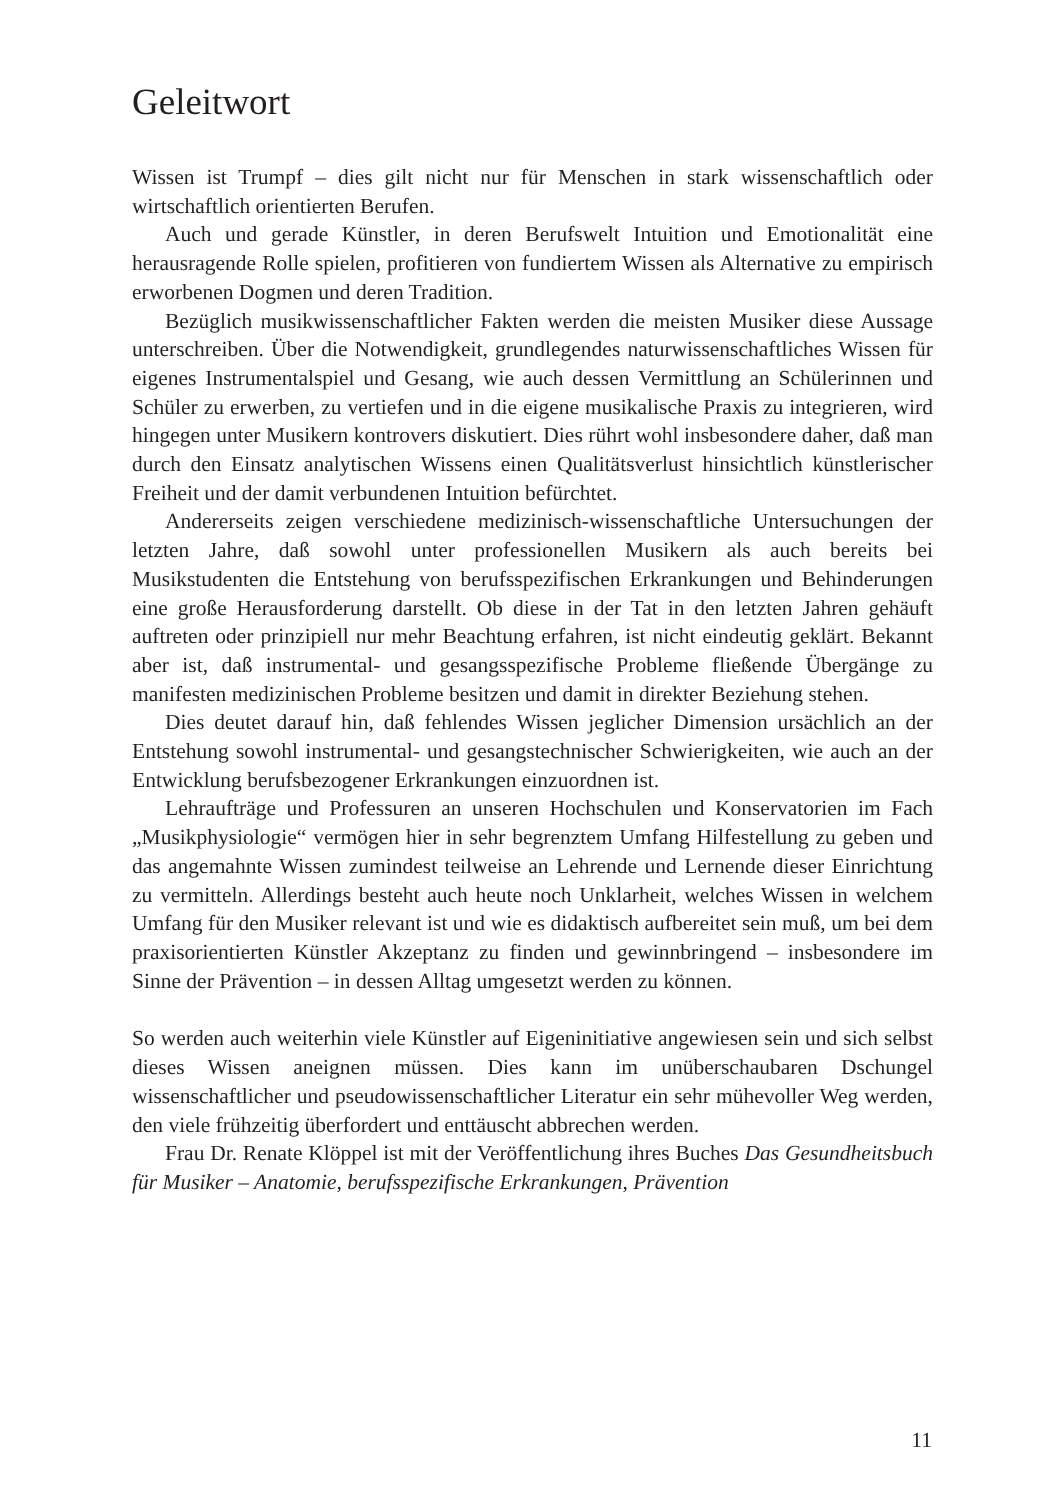Geleitwort
Wissen ist Trumpf – dies gilt nicht nur für Menschen in stark wissenschaftlich oder wirtschaftlich orientierten Berufen.
Auch und gerade Künstler, in deren Berufswelt Intuition und Emotionalität eine herausragende Rolle spielen, profitieren von fundiertem Wissen als Alternative zu empirisch erworbenen Dogmen und deren Tradition.
Bezüglich musikwissenschaftlicher Fakten werden die meisten Musiker diese Aussage unterschreiben. Über die Notwendigkeit, grundlegendes naturwissen­schaftliches Wissen für eigenes Instrumentalspiel und Gesang, wie auch dessen Vermittlung an Schülerinnen und Schüler zu erwerben, zu vertiefen und in die eigene musikalische Praxis zu integrieren, wird hingegen unter Musikern kontro­vers diskutiert. Dies rührt wohl insbesondere daher, daß man durch den Einsatz analytischen Wissens einen Qualitätsverlust hinsichtlich künstlerischer Freiheit und der damit verbundenen Intuition befürchtet.
Andererseits zeigen verschiedene medizinisch-wissenschaftliche Untersuchun­gen der letzten Jahre, daß sowohl unter professionellen Musikern als auch bereits bei Musikstudenten die Entstehung von berufsspezifischen Erkrankungen und Behinderungen eine große Herausforderung darstellt. Ob diese in der Tat in den letzten Jahren gehäuft auftreten oder prinzipiell nur mehr Beachtung erfahren, ist nicht eindeutig geklärt. Bekannt aber ist, daß instrumental- und gesangsspezifische Probleme fließende Übergänge zu manifesten medizinischen Probleme besitzen und damit in direkter Beziehung stehen.
Dies deutet darauf hin, daß fehlendes Wissen jeglicher Dimension ursächlich an der Entstehung sowohl instrumental- und gesangstechnischer Schwierigkeiten, wie auch an der Entwicklung berufsbezogener Erkrankungen einzuordnen ist.
Lehraufträge und Professuren an unseren Hochschulen und Konservatorien im Fach „Musikphysiologie“ vermögen hier in sehr begrenztem Umfang Hilfestellung zu geben und das angemahnte Wissen zumindest teilweise an Lehrende und Ler­nende dieser Einrichtung zu vermitteln. Allerdings besteht auch heute noch Unklar­heit, welches Wissen in welchem Umfang für den Musiker relevant ist und wie es didaktisch aufbereitet sein muß, um bei dem praxisorientierten Künstler Akzeptanz zu finden und gewinnbringend – insbesondere im Sinne der Prävention – in dessen Alltag umgesetzt werden zu können.
So werden auch weiterhin viele Künstler auf Eigeninitiative angewiesen sein und sich selbst dieses Wissen aneignen müssen. Dies kann im unüberschaubaren Dschungel wissenschaftlicher und pseudowissenschaftlicher Literatur ein sehr mü­hevoller Weg werden, den viele frühzeitig überfordert und enttäuscht abbrechen werden.
Frau Dr. Renate Klöppel ist mit der Veröffentlichung ihres Buches Das Gesund­heitsbuch für Musiker – Anatomie, berufsspezifische Erkrankungen, Prävention
11